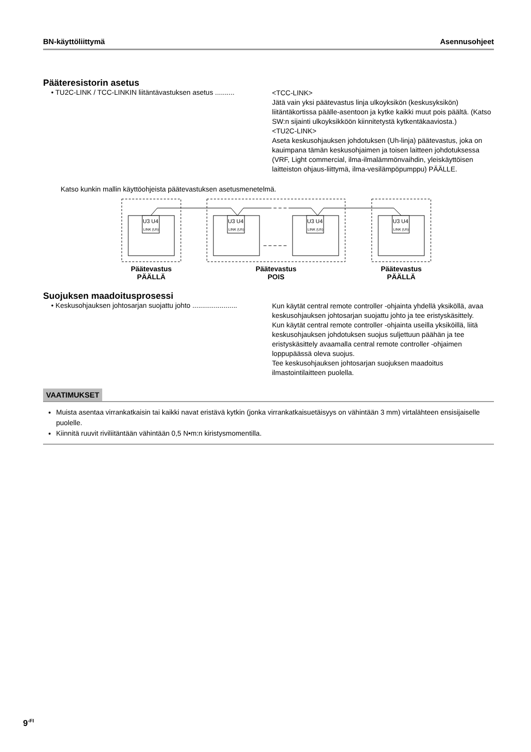BN-käyttöliittymä Asennusohjeet
Pääteresistorin asetus
• TU2C-LINK / TCC-LINKIN liitäntävastuksen asetus ..........
<TCC-LINK>
Jätä vain yksi päätevastus linja ulkoyksikön (keskusyksikön) liitäntäkortissa päälle-asentoon ja kytke kaikki muut pois päältä. (Katso SW:n sijainti ulkoyksikköön kiinnitetystä kytkentäkaaviosta.)
<TU2C-LINK>
Aseta keskusohjauksen johdotuksen (Uh-linja) päätevastus, joka on kauimpana tämän keskusohjaimen ja toisen laitteen johdotuksessa (VRF, Light commercial, ilma-ilmalämmönvaihdin, yleiskäyttöisen laitteiston ohjaus-liittymä, ilma-vesilämpöpumppu) PÄÄLLE.
Katso kunkin mallin käyttöohjeista päätevastuksen asetusmenetelmä.
U3 U4
U3 U4
U3 U4
U3 U4
LINK (Uh)
LINK (Uh)
LINK (Uh)
LINK (Uh)
Päätevastus
PÄÄLLÄ
Päätevastus
POIS
Päätevastus
PÄÄLLÄ
Suojuksen maadoitusprosessi
• Keskusohjauksen johtosarjan suojattu johto .......................
Kun käytät central remote controller -ohjainta yhdellä yksiköllä, avaa keskusohjauksen johtosarjan suojattu johto ja tee eristyskäsittely.
Kun käytät central remote controller -ohjainta useilla yksiköillä, liitä keskusohjauksen johdotuksen suojus suljettuun päähän ja tee eristyskäsittely avaamalla central remote controller -ohjaimen loppupäässä oleva suojus.
Tee keskusohjauksen johtosarjan suojuksen maadoitus ilmastointilaitteen puolella.
VAATIMUKSET
Muista asentaa virrankatkaisin tai kaikki navat eristävä kytkin (jonka virrankatkaisuetäisyys on vähintään 3 mm) virtalähteen ensisijaiselle puolelle.
Kiinnitä ruuvit riviliitäntään vähintään 0,5 N•m:n kiristysmomentilla.
9<sup>-FI</sup>